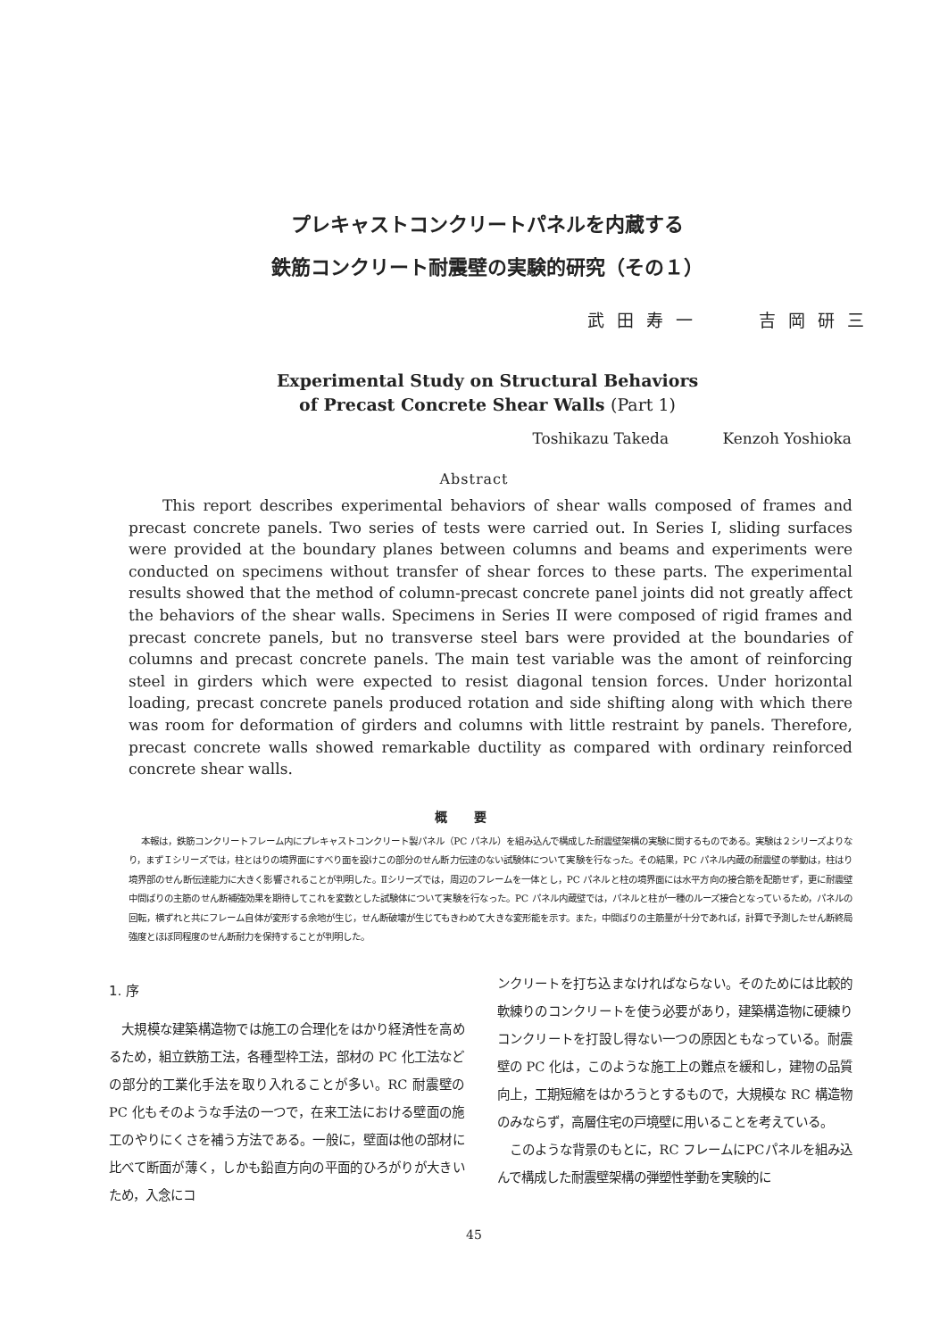プレキャストコンクリートパネルを内蔵する
鉄筋コンクリート耐震壁の実験的研究（その１）
武田寿一 吉岡研三
Experimental Study on Structural Behaviors
of Precast Concrete Shear Walls (Part 1)
Toshikazu Takeda Kenzoh Yoshioka
Abstract
This report describes experimental behaviors of shear walls composed of frames and precast concrete panels. Two series of tests were carried out. In Series I, sliding surfaces were provided at the boundary planes between columns and beams and experiments were conducted on specimens without transfer of shear forces to these parts. The experimental results showed that the method of column-precast concrete panel joints did not greatly affect the behaviors of the shear walls. Specimens in Series II were composed of rigid frames and precast concrete panels, but no transverse steel bars were provided at the boundaries of columns and precast concrete panels. The main test variable was the amont of reinforcing steel in girders which were expected to resist diagonal tension forces. Under horizontal loading, precast concrete panels produced rotation and side shifting along with which there was room for deformation of girders and columns with little restraint by panels. Therefore, precast concrete walls showed remarkable ductility as compared with ordinary reinforced concrete shear walls.
概要
本報は，鉄筋コンクリートフレーム内にプレキャストコンクリート製パネル（PC パネル）を組み込んで構成した耐震壁架構の実験に関するものである。実験は２シリーズよりなり，まずＩシリーズでは，柱とはりの境界面にすべり面を設けこの部分のせん断力伝達のない試験体について実験を行なった。その結果，PC パネル内蔵の耐震壁の挙動は，柱はり境界部のせん断伝達能力に大きく影響されることが判明した。Ⅱシリーズでは，周辺のフレームを一体とし，PC パネルと柱の境界面には水平方向の接合筋を配筋せず，更に耐震壁中間ばりの主筋のせん断補強効果を期待してこれを変数とした試験体について実験を行なった。PC パネル内蔵壁では，パネルと柱が一種のルーズ接合となっているため，パネルの回転，横ずれと共にフレーム自体が変形する余地が生じ，せん断破壊が生じてもきわめて大きな変形能を示す。また，中間ばりの主筋量が十分であれば，計算で予測したせん断終局強度とほぼ同程度のせん断耐力を保持することが判明した。
1. 序
大規模な建築構造物では施工の合理化をはかり経済性を高めるため，組立鉄筋工法，各種型枠工法，部材の PC 化工法などの部分的工業化手法を取り入れることが多い。RC 耐震壁の PC 化もそのような手法の一つで，在来工法における壁面の施工のやりにくさを補う方法である。一般に，壁面は他の部材に比べて断面が薄く，しかも鉛直方向の平面的ひろがりが大きいため，入念にコ
ンクリートを打ち込まなければならない。そのためには比較的軟練りのコンクリートを使う必要があり，建築構造物に硬練りコンクリートを打設し得ない一つの原因ともなっている。耐震壁の PC 化は，このような施工上の難点を緩和し，建物の品質向上，工期短縮をはかろうとするもので，大規模な RC 構造物のみならず，高層住宅の戸境壁に用いることを考えている。
このような背景のもとに，RC フレームにPCパネルを組み込んで構成した耐震壁架構の弾塑性挙動を実験的に
45